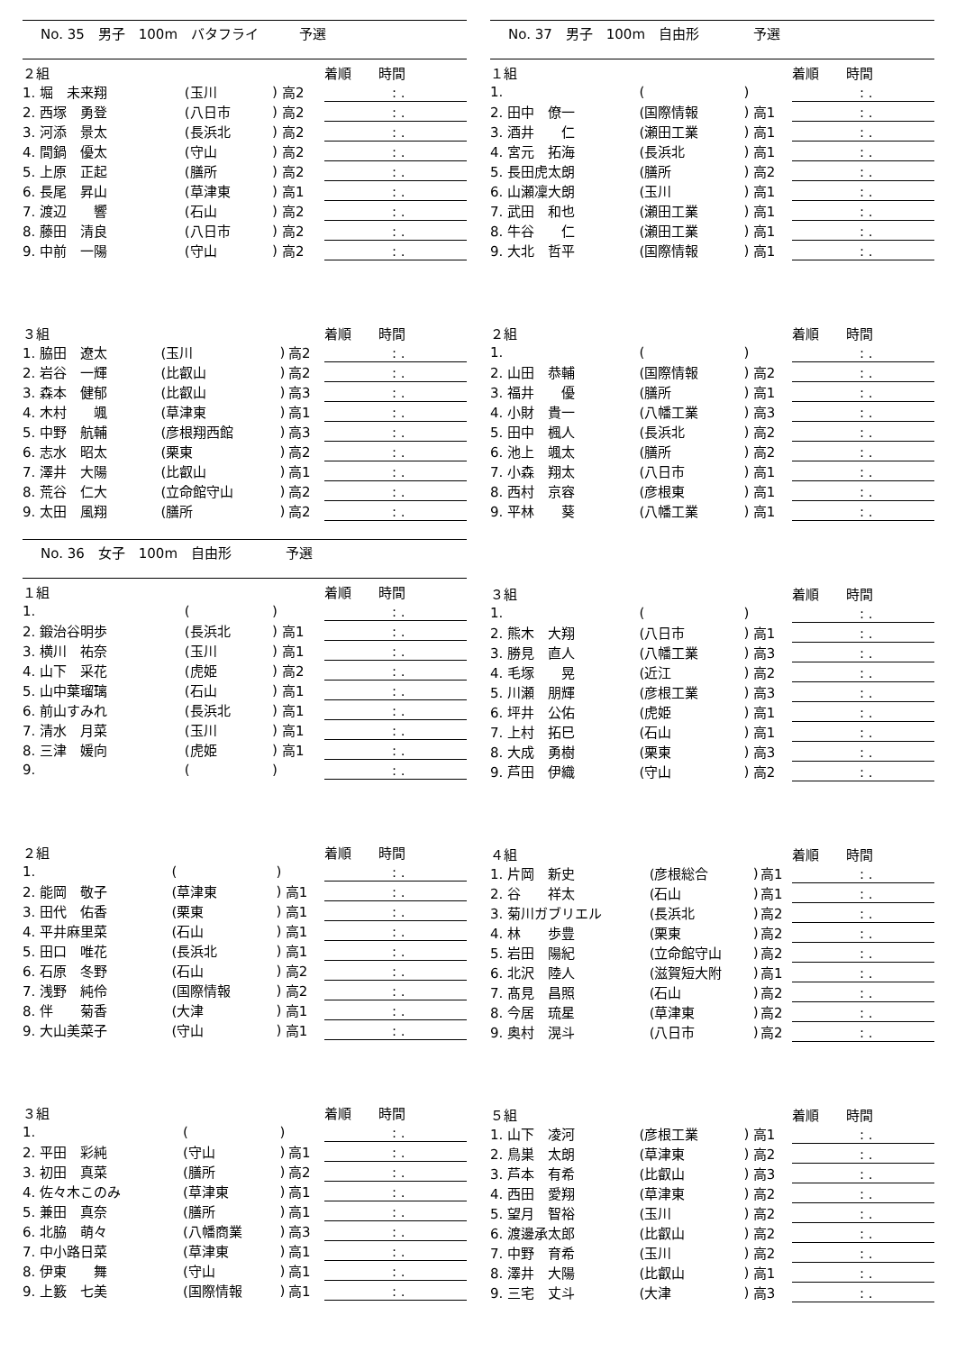No. 35　男子　100m　バタフライ　　　予選
| ２組 | | | | 着順 時間 |
| --- | --- | --- | --- | --- |
| 1. 堀 未来翔 | (玉川 | ) | 高2 | : . |
| 2. 西塚 勇登 | (八日市 | ) | 高2 | : . |
| 3. 河添 景太 | (長浜北 | ) | 高2 | : . |
| 4. 間鍋 優太 | (守山 | ) | 高2 | : . |
| 5. 上原 正起 | (膳所 | ) | 高2 | : . |
| 6. 長尾 昇山 | (草津東 | ) | 高1 | : . |
| 7. 渡辺 響 | (石山 | ) | 高2 | : . |
| 8. 藤田 清良 | (八日市 | ) | 高2 | : . |
| 9. 中前 一陽 | (守山 | ) | 高2 | : . |
| ３組 | | | | 着順 時間 |
| --- | --- | --- | --- | --- |
| 1. 脇田 遼太 | (玉川 | ) | 高2 | : . |
| 2. 岩谷 一輝 | (比叡山 | ) | 高2 | : . |
| 3. 森本 健郁 | (比叡山 | ) | 高3 | : . |
| 4. 木村 颯 | (草津東 | ) | 高1 | : . |
| 5. 中野 航輔 | (彦根翔西館 | ) | 高3 | : . |
| 6. 志水 昭太 | (栗東 | ) | 高2 | : . |
| 7. 澤井 大陽 | (比叡山 | ) | 高1 | : . |
| 8. 荒谷 仁大 | (立命館守山 | ) | 高2 | : . |
| 9. 太田 風翔 | (膳所 | ) | 高2 | : . |
No. 36　女子　100m　自由形　　　　予選
| １組 | | | | 着順 時間 |
| --- | --- | --- | --- | --- |
| 1. | ( | ) | | : . |
| 2. 鍛治谷明歩 | (長浜北 | ) | 高1 | : . |
| 3. 横川 祐奈 | (玉川 | ) | 高1 | : . |
| 4. 山下 采花 | (虎姫 | ) | 高2 | : . |
| 5. 山中葉瑠璃 | (石山 | ) | 高1 | : . |
| 6. 前山すみれ | (長浜北 | ) | 高1 | : . |
| 7. 清水 月菜 | (玉川 | ) | 高1 | : . |
| 8. 三津 媛向 | (虎姫 | ) | 高1 | : . |
| 9. | ( | ) | | : . |
| ２組 | | | | 着順 時間 |
| --- | --- | --- | --- | --- |
| 1. | ( | ) | | : . |
| 2. 能岡 敬子 | (草津東 | ) | 高1 | : . |
| 3. 田代 佑香 | (栗東 | ) | 高1 | : . |
| 4. 平井麻里菜 | (石山 | ) | 高1 | : . |
| 5. 田口 唯花 | (長浜北 | ) | 高1 | : . |
| 6. 石原 冬野 | (石山 | ) | 高2 | : . |
| 7. 浅野 純伶 | (国際情報 | ) | 高2 | : . |
| 8. 伴 菊香 | (大津 | ) | 高1 | : . |
| 9. 大山美菜子 | (守山 | ) | 高1 | : . |
| ３組 | | | | 着順 時間 |
| --- | --- | --- | --- | --- |
| 1. | ( | ) | | : . |
| 2. 平田 彩純 | (守山 | ) | 高1 | : . |
| 3. 初田 真菜 | (膳所 | ) | 高2 | : . |
| 4. 佐々木このみ | (草津東 | ) | 高1 | : . |
| 5. 兼田 真奈 | (膳所 | ) | 高1 | : . |
| 6. 北脇 萌々 | (八幡商業 | ) | 高3 | : . |
| 7. 中小路日菜 | (草津東 | ) | 高1 | : . |
| 8. 伊東 舞 | (守山 | ) | 高1 | : . |
| 9. 上籔 七美 | (国際情報 | ) | 高1 | : . |
No. 37　男子　100m　自由形　　　　予選
| １組 | | | | 着順 時間 |
| --- | --- | --- | --- | --- |
| 1. | ( | ) | | : . |
| 2. 田中 僚一 | (国際情報 | ) | 高1 | : . |
| 3. 酒井 仁 | (瀬田工業 | ) | 高1 | : . |
| 4. 宮元 拓海 | (長浜北 | ) | 高1 | : . |
| 5. 長田虎太朗 | (膳所 | ) | 高2 | : . |
| 6. 山瀬凜大朗 | (玉川 | ) | 高1 | : . |
| 7. 武田 和也 | (瀬田工業 | ) | 高1 | : . |
| 8. 牛谷 仁 | (瀬田工業 | ) | 高1 | : . |
| 9. 大北 哲平 | (国際情報 | ) | 高1 | : . |
| ２組 | | | | 着順 時間 |
| --- | --- | --- | --- | --- |
| 1. | ( | ) | | : . |
| 2. 山田 恭輔 | (国際情報 | ) | 高2 | : . |
| 3. 福井 優 | (膳所 | ) | 高1 | : . |
| 4. 小財 貴一 | (八幡工業 | ) | 高3 | : . |
| 5. 田中 楓人 | (長浜北 | ) | 高2 | : . |
| 6. 池上 颯太 | (膳所 | ) | 高2 | : . |
| 7. 小森 翔太 | (八日市 | ) | 高1 | : . |
| 8. 西村 京容 | (彦根東 | ) | 高1 | : . |
| 9. 平林 葵 | (八幡工業 | ) | 高1 | : . |
| ３組 | | | | 着順 時間 |
| --- | --- | --- | --- | --- |
| 1. | ( | ) | | : . |
| 2. 熊木 大翔 | (八日市 | ) | 高1 | : . |
| 3. 勝見 直人 | (八幡工業 | ) | 高3 | : . |
| 4. 毛塚 晃 | (近江 | ) | 高2 | : . |
| 5. 川瀬 朋輝 | (彦根工業 | ) | 高3 | : . |
| 6. 坪井 公佑 | (虎姫 | ) | 高1 | : . |
| 7. 上村 拓巳 | (石山 | ) | 高1 | : . |
| 8. 大成 勇樹 | (栗東 | ) | 高3 | : . |
| 9. 芦田 伊織 | (守山 | ) | 高2 | : . |
| ４組 | | | | 着順 時間 |
| --- | --- | --- | --- | --- |
| 1. 片岡 新史 | (彦根総合 | ) | 高1 | : . |
| 2. 谷 祥太 | (石山 | ) | 高1 | : . |
| 3. 菊川ガブリエル | (長浜北 | ) | 高2 | : . |
| 4. 林 歩豊 | (栗東 | ) | 高2 | : . |
| 5. 岩田 陽紀 | (立命館守山 | ) | 高2 | : . |
| 6. 北沢 陸人 | (滋賀短大附 | ) | 高1 | : . |
| 7. 髙見 昌照 | (石山 | ) | 高2 | : . |
| 8. 今居 琉星 | (草津東 | ) | 高2 | : . |
| 9. 奥村 滉斗 | (八日市 | ) | 高2 | : . |
| ５組 | | | | 着順 時間 |
| --- | --- | --- | --- | --- |
| 1. 山下 凌河 | (彦根工業 | ) | 高1 | : . |
| 2. 鳥巣 太朗 | (草津東 | ) | 高2 | : . |
| 3. 芦本 有希 | (比叡山 | ) | 高3 | : . |
| 4. 西田 愛翔 | (草津東 | ) | 高2 | : . |
| 5. 望月 智裕 | (玉川 | ) | 高2 | : . |
| 6. 渡邊承太郎 | (比叡山 | ) | 高2 | : . |
| 7. 中野 育希 | (玉川 | ) | 高2 | : . |
| 8. 澤井 大陽 | (比叡山 | ) | 高1 | : . |
| 9. 三宅 丈斗 | (大津 | ) | 高3 | : . |